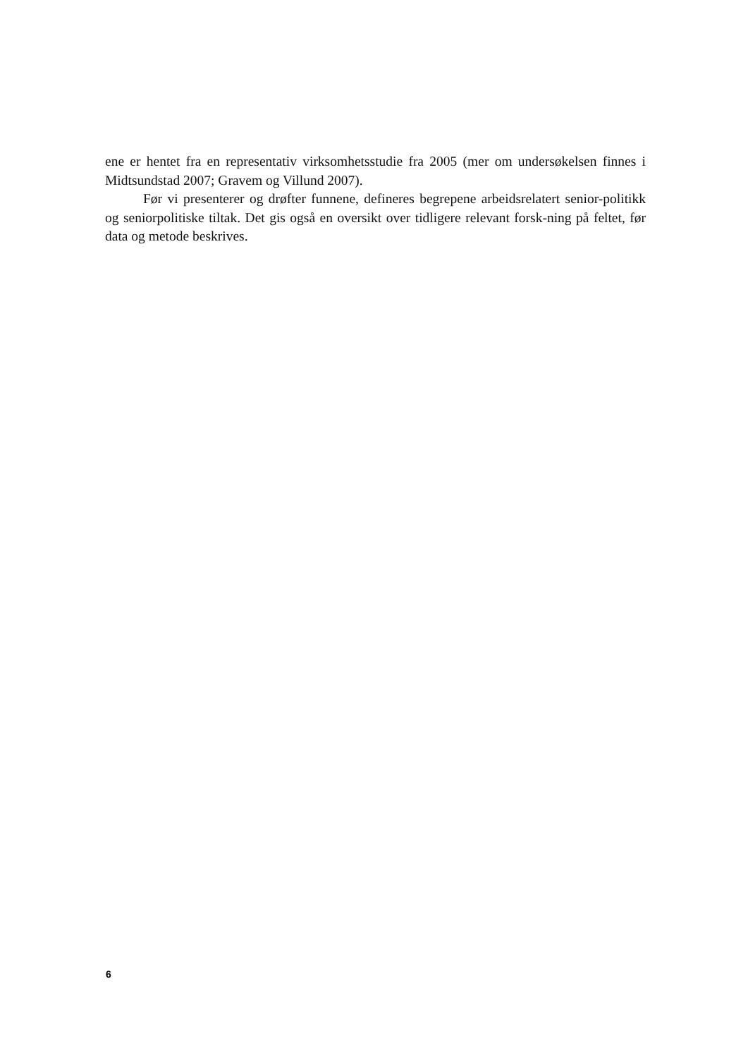ene er hentet fra en representativ virksomhetsstudie fra 2005 (mer om undersøkelsen finnes i Midtsundstad 2007; Gravem og Villund 2007).
Før vi presenterer og drøfter funnene, defineres begrepene arbeidsrelatert senior-politikk og seniorpolitiske tiltak. Det gis også en oversikt over tidligere relevant forsk-ning på feltet, før data og metode beskrives.
6